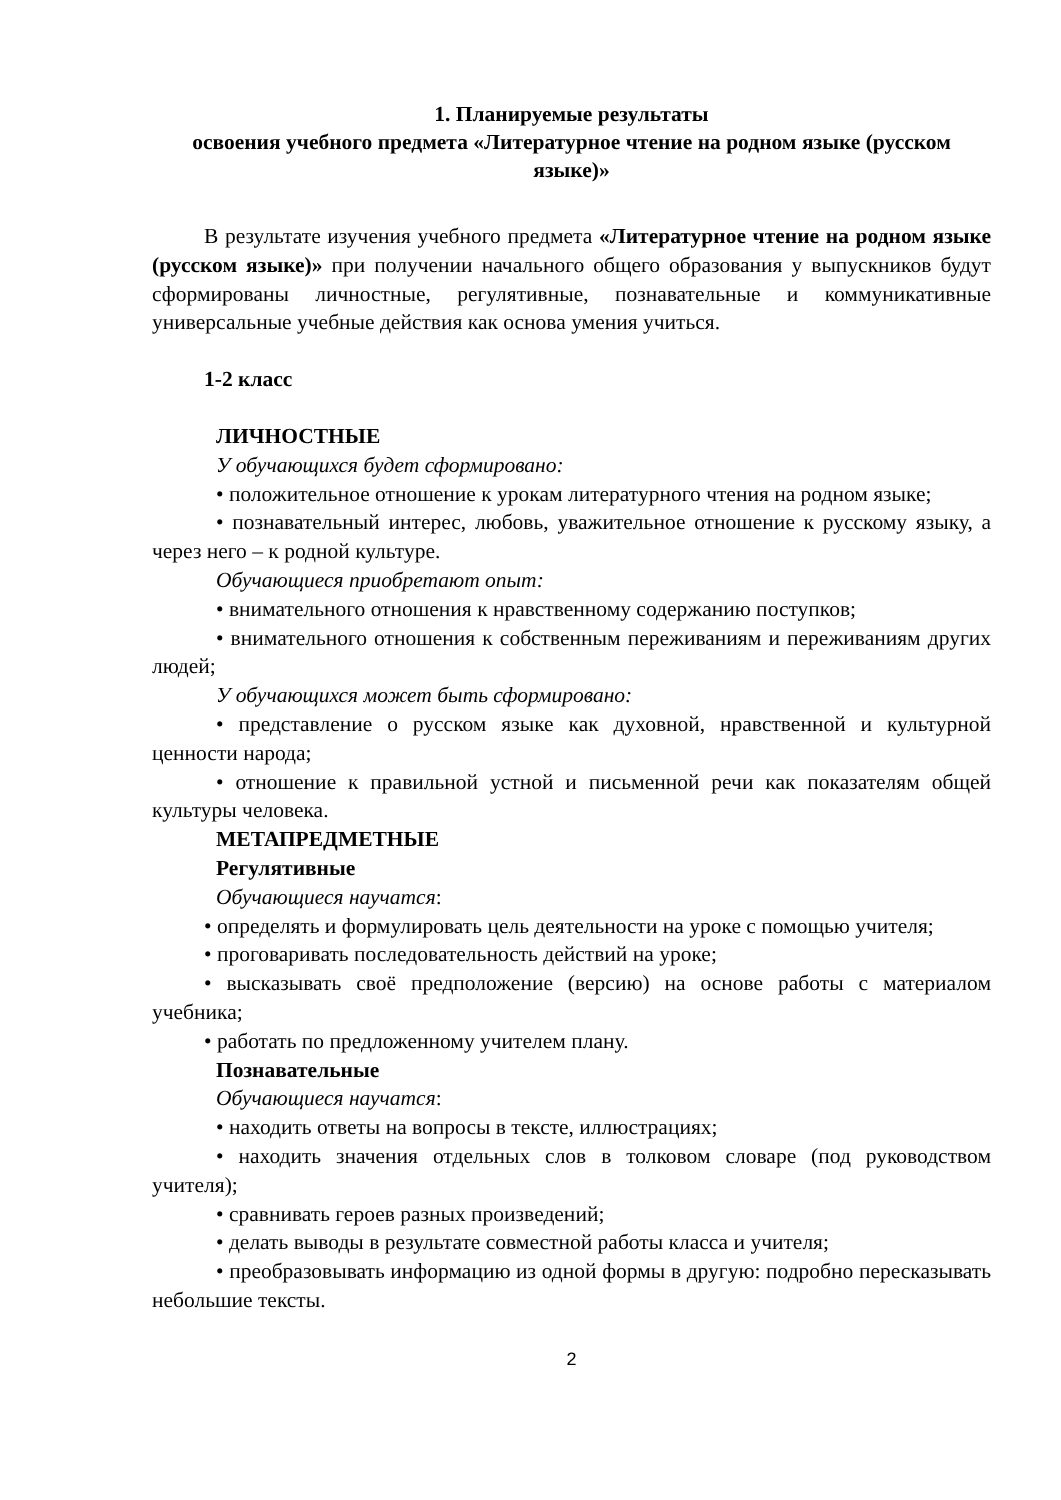1. Планируемые результаты
освоения учебного предмета «Литературное чтение на родном языке (русском языке)»
В результате изучения учебного предмета «Литературное чтение на родном языке (русском языке)» при получении начального общего образования у выпускников будут сформированы личностные, регулятивные, познавательные и коммуникативные универсальные учебные действия как основа умения учиться.
1-2 класс
ЛИЧНОСТНЫЕ
У обучающихся будет сформировано:
• положительное отношение к урокам литературного чтения на родном языке;
• познавательный интерес, любовь, уважительное отношение к русскому языку, а через него – к родной культуре.
Обучающиеся приобретают опыт:
• внимательного отношения к нравственному содержанию поступков;
• внимательного отношения к собственным переживаниям и переживаниям других людей;
У обучающихся может быть сформировано:
• представление о русском языке как духовной, нравственной и культурной ценности народа;
• отношение к правильной устной и письменной речи как показателям общей культуры человека.
МЕТАПРЕДМЕТНЫЕ
Регулятивные
Обучающиеся научатся:
• определять и формулировать цель деятельности на уроке с помощью учителя;
• проговаривать последовательность действий на уроке;
• высказывать своё предположение (версию) на основе работы с материалом учебника;
• работать по предложенному учителем плану.
Познавательные
Обучающиеся научатся:
• находить ответы на вопросы в тексте, иллюстрациях;
• находить значения отдельных слов в толковом словаре (под руководством учителя);
• сравнивать героев разных произведений;
• делать выводы в результате совместной работы класса и учителя;
• преобразовывать информацию из одной формы в другую: подробно пересказывать небольшие тексты.
2